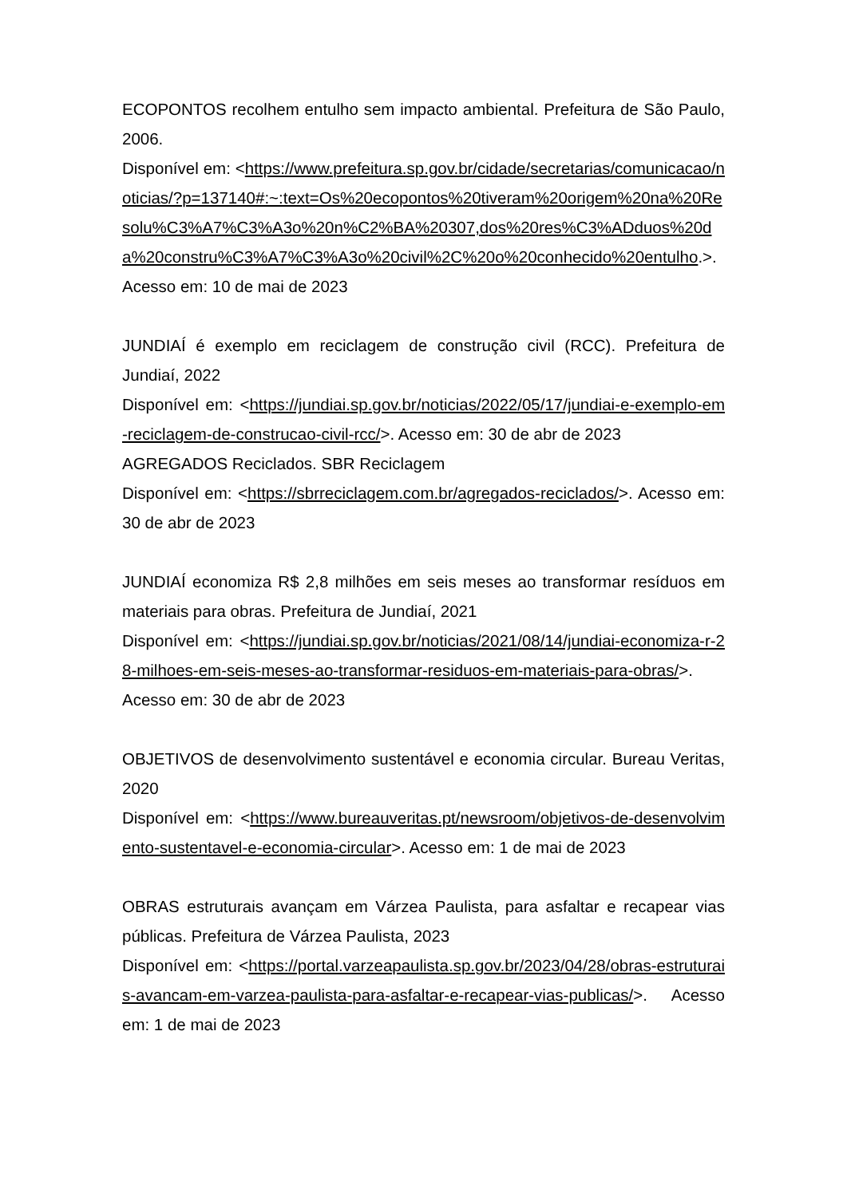ECOPONTOS recolhem entulho sem impacto ambiental. Prefeitura de São Paulo, 2006.
Disponível em: <https://www.prefeitura.sp.gov.br/cidade/secretarias/comunicacao/noticias/?p=137140#:~:text=Os%20ecopontos%20tiveram%20origem%20na%20Resolu%C3%A7%C3%A3o%20n%C2%BA%20307,dos%20res%C3%ADduos%20da%20constru%C3%A7%C3%A3o%20civil%2C%20o%20conhecido%20entulho.>. Acesso em: 10 de mai de 2023
JUNDIAÍ é exemplo em reciclagem de construção civil (RCC). Prefeitura de Jundiaí, 2022
Disponível em: <https://jundiai.sp.gov.br/noticias/2022/05/17/jundiai-e-exemplo-em-reciclagem-de-construcao-civil-rcc/>. Acesso em: 30 de abr de 2023
AGREGADOS Reciclados. SBR Reciclagem
Disponível em: <https://sbrreciclagem.com.br/agregados-reciclados/>. Acesso em: 30 de abr de 2023
JUNDIAÍ economiza R$ 2,8 milhões em seis meses ao transformar resíduos em materiais para obras. Prefeitura de Jundiaí, 2021
Disponível em: <https://jundiai.sp.gov.br/noticias/2021/08/14/jundiai-economiza-r-28-milhoes-em-seis-meses-ao-transformar-residuos-em-materiais-para-obras/>. Acesso em: 30 de abr de 2023
OBJETIVOS de desenvolvimento sustentável e economia circular. Bureau Veritas, 2020
Disponível em: <https://www.bureauveritas.pt/newsroom/objetivos-de-desenvolvimento-sustentavel-e-economia-circular>. Acesso em: 1 de mai de 2023
OBRAS estruturais avançam em Várzea Paulista, para asfaltar e recapear vias públicas. Prefeitura de Várzea Paulista, 2023
Disponível em: <https://portal.varzeapaulista.sp.gov.br/2023/04/28/obras-estruturais-avancam-em-varzea-paulista-para-asfaltar-e-recapear-vias-publicas/>. Acesso em: 1 de mai de 2023